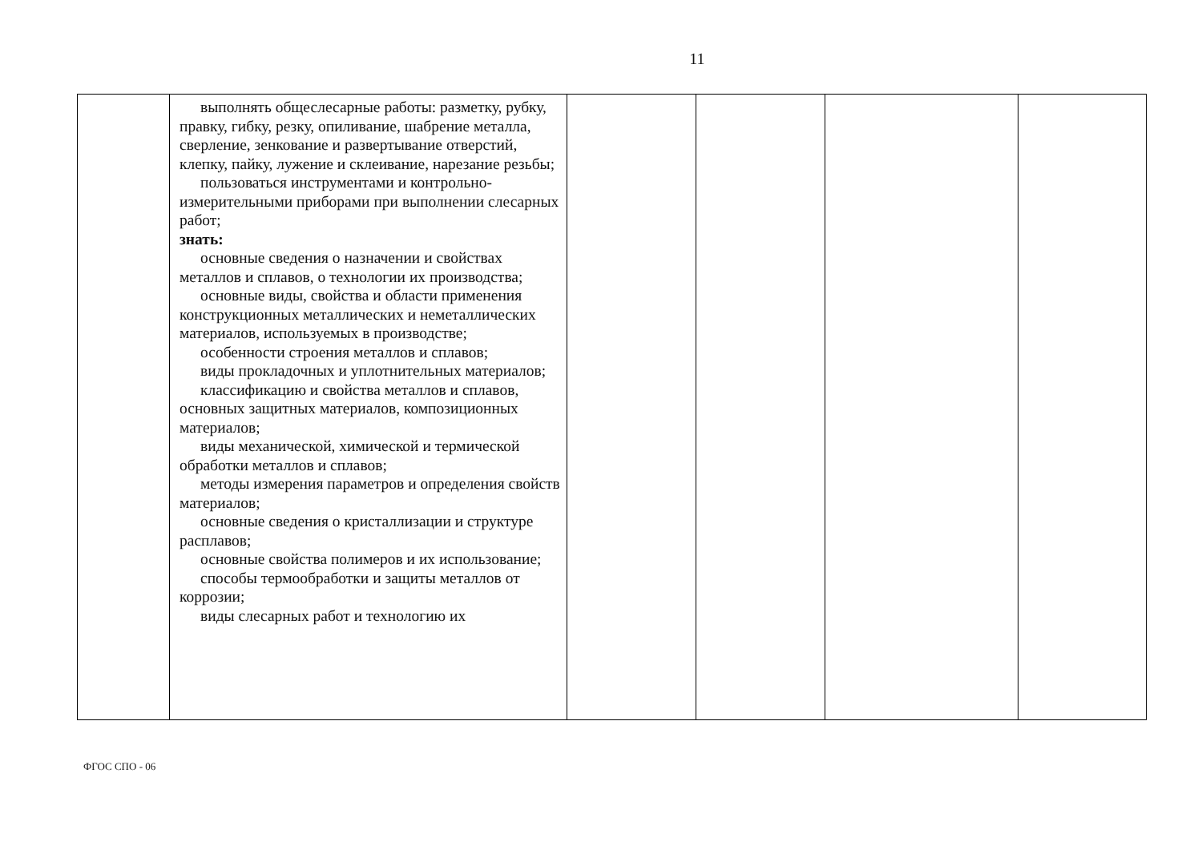11
| | выполнять общеслесарные работы: разметку, рубку, правку, гибку, резку, опиливание, шабрение металла, сверление, зенкование и развертывание отверстий, клепку, пайку, лужение и склеивание, нарезание резьбы; пользоваться инструментами и контрольно-измерительными приборами при выполнении слесарных работ; знать: основные сведения о назначении и свойствах металлов и сплавов, о технологии их производства; основные виды, свойства и области применения конструкционных металлических и неметаллических материалов, используемых в производстве; особенности строения металлов и сплавов; виды прокладочных и уплотнительных материалов; классификацию и свойства металлов и сплавов, основных защитных материалов, композиционных материалов; виды механической, химической и термической обработки металлов и сплавов; методы измерения параметров и определения свойств материалов; основные сведения о кристаллизации и структуре расплавов; основные свойства полимеров и их использование; способы термообработки и защиты металлов от коррозии; виды слесарных работ и технологию их | | | | |
ФГОС СПО - 06